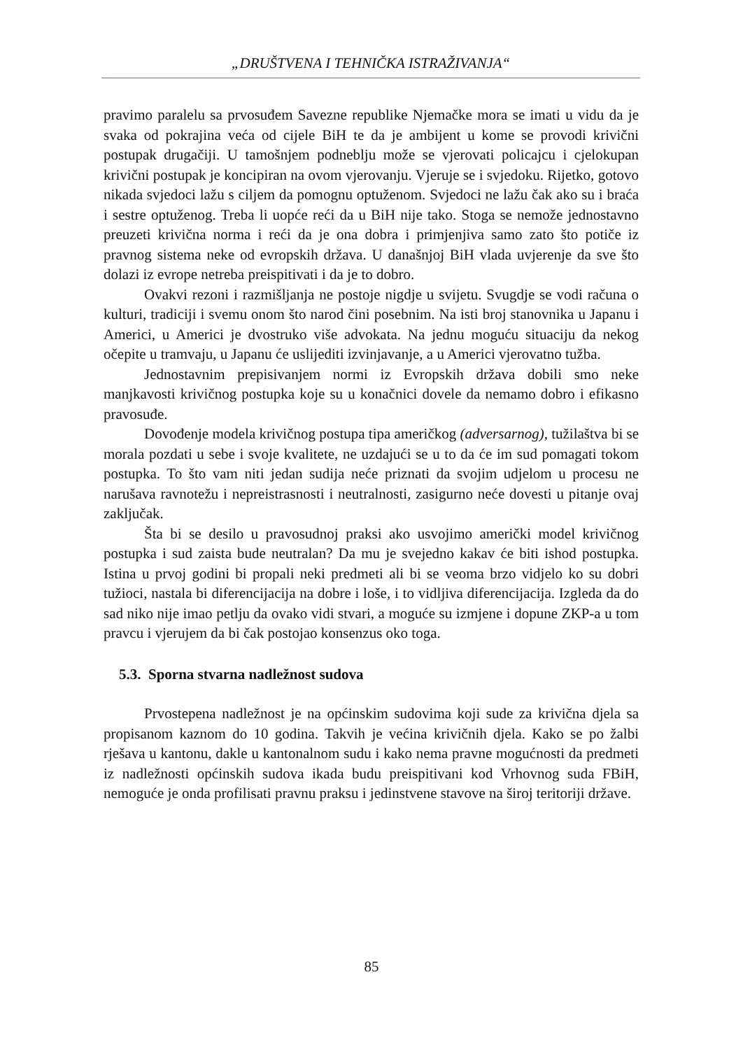„DRUŠTVENA I TEHNIČKA ISTRAŽIVANJA“
pravimo paralelu sa prvosuđem Savezne republike Njemačke mora se imati u vidu da je svaka od pokrajina veća od cijele BiH te da je ambijent u kome se provodi krivični postupak drugačiji. U tamošnjem podneblju može se vjerovati policajcu i cjelokupan krivični postupak je koncipiran na ovom vjerovanju. Vjeruje se i svjedoku. Rijetko, gotovo nikada svjedoci lažu s ciljem da pomognu optuženom. Svjedoci ne lažu čak ako su i braća i sestre optuženog. Treba li uopće reći da u BiH nije tako. Stoga se nemože jednostavno preuzeti krivična norma i reći da je ona dobra i primjenjiva samo zato što potiče iz pravnog sistema neke od evropskih država. U današnjoj BiH vlada uvjerenje da sve što dolazi iz evrope netreba preispitivati i da je to dobro.
Ovakvi rezoni i razmišljanja ne postoje nigdje u svijetu. Svugdje se vodi računa o kulturi, tradiciji i svemu onom što narod čini posebnim. Na isti broj stanovnika u Japanu i Americi, u Americi je dvostruko više advokata. Na jednu moguću situaciju da nekog očepite u tramvaju, u Japanu će uslijediti izvinjavanje, a u Americi vjerovatno tužba.
Jednostavnim prepisivanjem normi iz Evropskih država dobili smo neke manjkavosti krivičnog postupka koje su u konačnici dovele da nemamo dobro i efikasno pravosuđe.
Dovođenje modela krivičnog postupa tipa američkog (adversarnog), tužilaštva bi se morala pozdati u sebe i svoje kvalitete, ne uzdajući se u to da će im sud pomagati tokom postupka. To što vam niti jedan sudija neće priznati da svojim udjelom u procesu ne narušava ravnotežu i nepreistrasnosti i neutralnosti, zasigurno neće dovesti u pitanje ovaj zaključak.
Šta bi se desilo u pravosudnoj praksi ako usvojimo američki model krivičnog postupka i sud zaista bude neutralan? Da mu je svejedno kakav će biti ishod postupka. Istina u prvoj godini bi propali neki predmeti ali bi se veoma brzo vidjelo ko su dobri tužioci, nastala bi diferencijacija na dobre i loše, i to vidljiva diferencijacija. Izgleda da do sad niko nije imao petlju da ovako vidi stvari, a moguće su izmjene i dopune ZKP-a u tom pravcu i vjerujem da bi čak postojao konsenzus oko toga.
5.3. Sporna stvarna nadležnost sudova
Prvostepena nadležnost je na općinskim sudovima koji sude za krivična djela sa propisanom kaznom do 10 godina. Takvih je većina krivičnih djela. Kako se po žalbi rješava u kantonu, dakle u kantonalnom sudu i kako nema pravne mogućnosti da predmeti iz nadležnosti općinskih sudova ikada budu preispitivani kod Vrhovnog suda FBiH, nemoguće je onda profilisati pravnu praksu i jedinstvene stavove na široj teritoriji države.
85